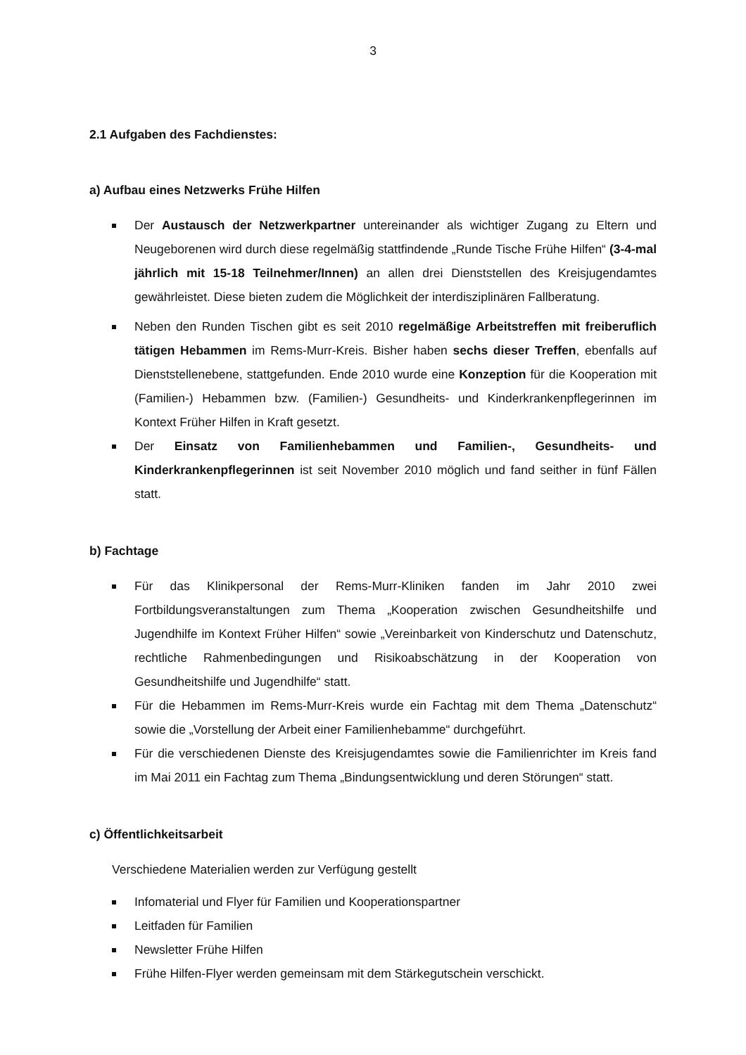3
2.1 Aufgaben des Fachdienstes:
a) Aufbau eines Netzwerks Frühe Hilfen
Der Austausch der Netzwerkpartner untereinander als wichtiger Zugang zu Eltern und Neugeborenen wird durch diese regelmäßig stattfindende „Runde Tische Frühe Hilfen“ (3-4-mal jährlich mit 15-18 Teilnehmer/Innen) an allen drei Dienststellen des Kreisjugendamtes gewährleistet. Diese bieten zudem die Möglichkeit der interdisziplinären Fallberatung.
Neben den Runden Tischen gibt es seit 2010 regelmäßige Arbeitstreffen mit freiberuflich tätigen Hebammen im Rems-Murr-Kreis. Bisher haben sechs dieser Treffen, ebenfalls auf Dienststellenebene, stattgefunden. Ende 2010 wurde eine Konzeption für die Kooperation mit (Familien-) Hebammen bzw. (Familien-) Gesundheits- und Kinderkrankenpflegerinnen im Kontext Früher Hilfen in Kraft gesetzt.
Der Einsatz von Familienhebammen und Familien-, Gesundheits- und Kinderkrankenpflegerinnen ist seit November 2010 möglich und fand seither in fünf Fällen statt.
b) Fachtage
Für das Klinikpersonal der Rems-Murr-Kliniken fanden im Jahr 2010 zwei Fortbildungsveranstaltungen zum Thema „Kooperation zwischen Gesundheitshilfe und Jugendhilfe im Kontext Früher Hilfen“ sowie „Vereinbarkeit von Kinderschutz und Datenschutz, rechtliche Rahmenbedingungen und Risikoabschätzung in der Kooperation von Gesundheitshilfe und Jugendhilfe“ statt.
Für die Hebammen im Rems-Murr-Kreis wurde ein Fachtag mit dem Thema „Datenschutz“ sowie die „Vorstellung der Arbeit einer Familienhebamme“ durchgeführt.
Für die verschiedenen Dienste des Kreisjugendamtes sowie die Familienrichter im Kreis fand im Mai 2011 ein Fachtag zum Thema „Bindungsentwicklung und deren Störungen“ statt.
c) Öffentlichkeitsarbeit
Verschiedene Materialien werden zur Verfügung gestellt
Infomaterial und Flyer für Familien und Kooperationspartner
Leitfaden für Familien
Newsletter Frühe Hilfen
Frühe Hilfen-Flyer werden gemeinsam mit dem Stärkegutschein verschickt.